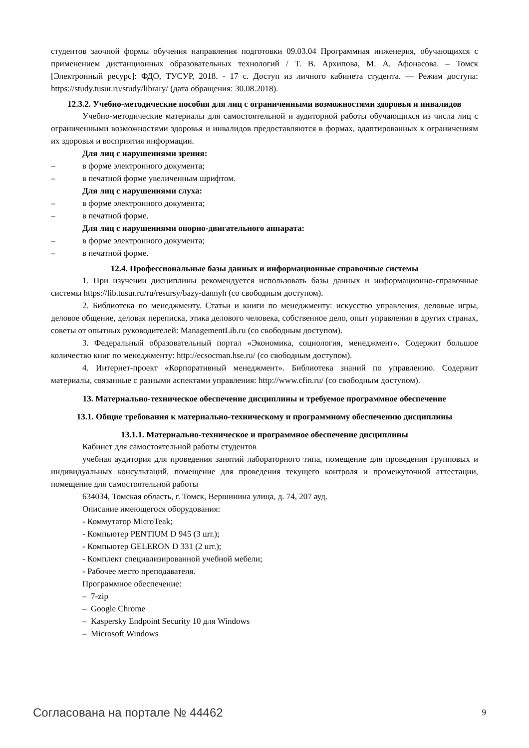студентов заочной формы обучения направления подготовки 09.03.04 Программная инженерия, обучающихся с применением дистанционных образовательных технологий / Т. В. Архипова, М. А. Афонасова. – Томск [Электронный ресурс]: ФДО, ТУСУР, 2018. - 17 с. Доступ из личного кабинета студента. — Режим доступа: https://study.tusur.ru/study/library/ (дата обращения: 30.08.2018).
12.3.2. Учебно-методические пособия для лиц с ограниченными возможностями здоровья и инвалидов
Учебно-методические материалы для самостоятельной и аудиторной работы обучающихся из числа лиц с ограниченными возможностями здоровья и инвалидов предоставляются в формах, адаптированных к ограничениям их здоровья и восприятия информации.
Для лиц с нарушениями зрения:
– в форме электронного документа;
– в печатной форме увеличенным шрифтом.
Для лиц с нарушениями слуха:
– в форме электронного документа;
– в печатной форме.
Для лиц с нарушениями опорно-двигательного аппарата:
– в форме электронного документа;
– в печатной форме.
12.4. Профессиональные базы данных и информационные справочные системы
1. При изучении дисциплины рекомендуется использовать базы данных и информационно-справочные системы https://lib.tusur.ru/ru/resursy/bazy-dannyh (со свободным доступом).
2. Библиотека по менеджменту. Статьи и книги по менеджменту: искусство управления, деловые игры, деловое общение, деловая переписка, этика делового человека, собственное дело, опыт управления в других странах, советы от опытных руководителей: ManagementLib.ru (со свободным доступом).
3. Федеральный образовательный портал «Экономика, социология, менеджмент». Содержит большое количество книг по менеджменту: http://ecsocman.hse.ru/ (со свободным доступом).
4. Интернет-проект «Корпоративный менеджмент». Библиотека знаний по управлению. Содержит материалы, связанные с разными аспектами управления: http://www.cfin.ru/ (со свободным доступом).
13. Материально-техническое обеспечение дисциплины и требуемое программное обеспечение
13.1. Общие требования к материально-техническому и программному обеспечению дисциплины
13.1.1. Материально-техническое и программное обеспечение дисциплины
Кабинет для самостоятельной работы студентов
учебная аудитория для проведения занятий лабораторного типа, помещение для проведения групповых и индивидуальных консультаций, помещение для проведения текущего контроля и промежуточной аттестации, помещение для самостоятельной работы
634034, Томская область, г. Томск, Вершинина улица, д. 74, 207 ауд.
Описание имеющегося оборудования:
- Коммутатор MicroTeak;
- Компьютер PENTIUM D 945 (3 шт.);
- Компьютер GELERON D 331 (2 шт.);
- Комплект специализированной учебной мебели;
- Рабочее место преподавателя.
Программное обеспечение:
– 7-zip
– Google Chrome
– Kaspersky Endpoint Security 10 для Windows
– Microsoft Windows
Согласована на портале № 44462 9